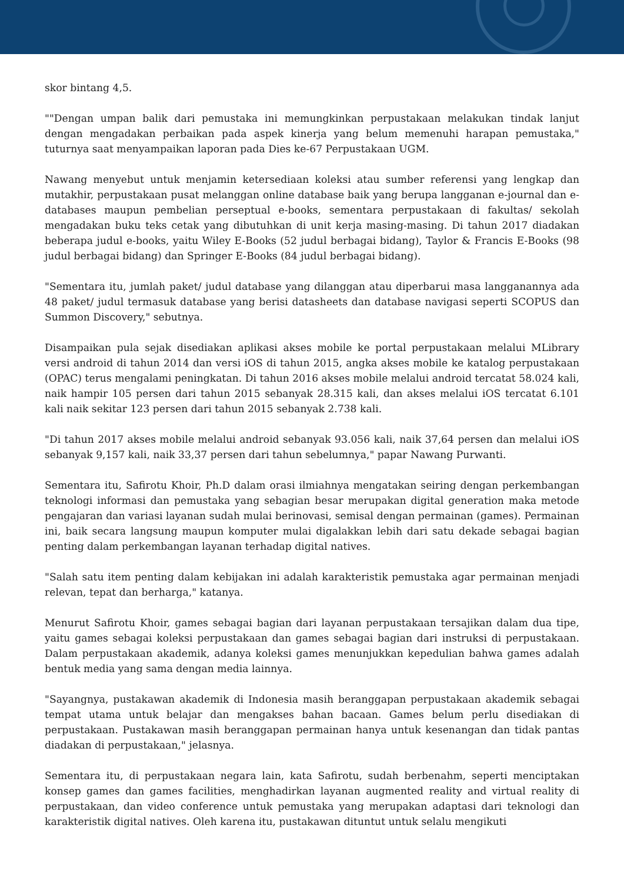skor bintang 4,5.
""Dengan umpan balik dari pemustaka ini memungkinkan perpustakaan melakukan tindak lanjut dengan mengadakan perbaikan pada aspek kinerja yang belum memenuhi harapan pemustaka," tuturnya saat menyampaikan laporan pada Dies ke-67 Perpustakaan UGM.
Nawang menyebut untuk menjamin ketersediaan koleksi atau sumber referensi yang lengkap dan mutakhir, perpustakaan pusat melanggan online database baik yang berupa langganan e-journal dan e-databases maupun pembelian perseptual e-books, sementara perpustakaan di fakultas/ sekolah mengadakan buku teks cetak yang dibutuhkan di unit kerja masing-masing. Di tahun 2017 diadakan beberapa judul e-books, yaitu Wiley E-Books (52 judul berbagai bidang), Taylor & Francis E-Books (98 judul berbagai bidang) dan Springer E-Books (84 judul berbagai bidang).
"Sementara itu, jumlah paket/ judul database yang dilanggan atau diperbarui masa langganannya ada 48 paket/ judul termasuk database yang berisi datasheets dan database navigasi seperti SCOPUS dan Summon Discovery," sebutnya.
Disampaikan pula sejak disediakan aplikasi akses mobile ke portal perpustakaan melalui MLibrary versi android di tahun 2014 dan versi iOS di tahun 2015, angka akses mobile ke katalog perpustakaan (OPAC) terus mengalami peningkatan. Di tahun 2016 akses mobile melalui android tercatat 58.024 kali, naik hampir 105 persen dari tahun 2015 sebanyak 28.315 kali, dan akses melalui iOS tercatat 6.101 kali naik sekitar 123 persen dari tahun 2015 sebanyak 2.738 kali.
"Di tahun 2017 akses mobile melalui android sebanyak 93.056 kali, naik 37,64 persen dan melalui iOS sebanyak 9,157 kali, naik 33,37 persen dari tahun sebelumnya," papar Nawang Purwanti.
Sementara itu, Safirotu Khoir, Ph.D dalam orasi ilmiahnya mengatakan seiring dengan perkembangan teknologi informasi dan pemustaka yang sebagian besar merupakan digital generation maka metode pengajaran dan variasi layanan sudah mulai berinovasi, semisal dengan permainan (games). Permainan ini, baik secara langsung maupun komputer mulai digalakkan lebih dari satu dekade sebagai bagian penting dalam perkembangan layanan terhadap digital natives.
"Salah satu item penting dalam kebijakan ini adalah karakteristik pemustaka agar permainan menjadi relevan, tepat dan berharga," katanya.
Menurut Safirotu Khoir, games sebagai bagian dari layanan perpustakaan tersajikan dalam dua tipe, yaitu games sebagai koleksi perpustakaan dan games sebagai bagian dari instruksi di perpustakaan. Dalam perpustakaan akademik, adanya koleksi games menunjukkan kepedulian bahwa games adalah bentuk media yang sama dengan media lainnya.
"Sayangnya, pustakawan akademik di Indonesia masih beranggapan perpustakaan akademik sebagai tempat utama untuk belajar dan mengakses bahan bacaan. Games belum perlu disediakan di perpustakaan. Pustakawan masih beranggapan permainan hanya untuk kesenangan dan tidak pantas diadakan di perpustakaan," jelasnya.
Sementara itu, di perpustakaan negara lain, kata Safirotu, sudah berbenahm, seperti menciptakan konsep games dan games facilities, menghadirkan layanan augmented reality and virtual reality di perpustakaan, dan video conference untuk pemustaka yang merupakan adaptasi dari teknologi dan karakteristik digital natives. Oleh karena itu, pustakawan dituntut untuk selalu mengikuti